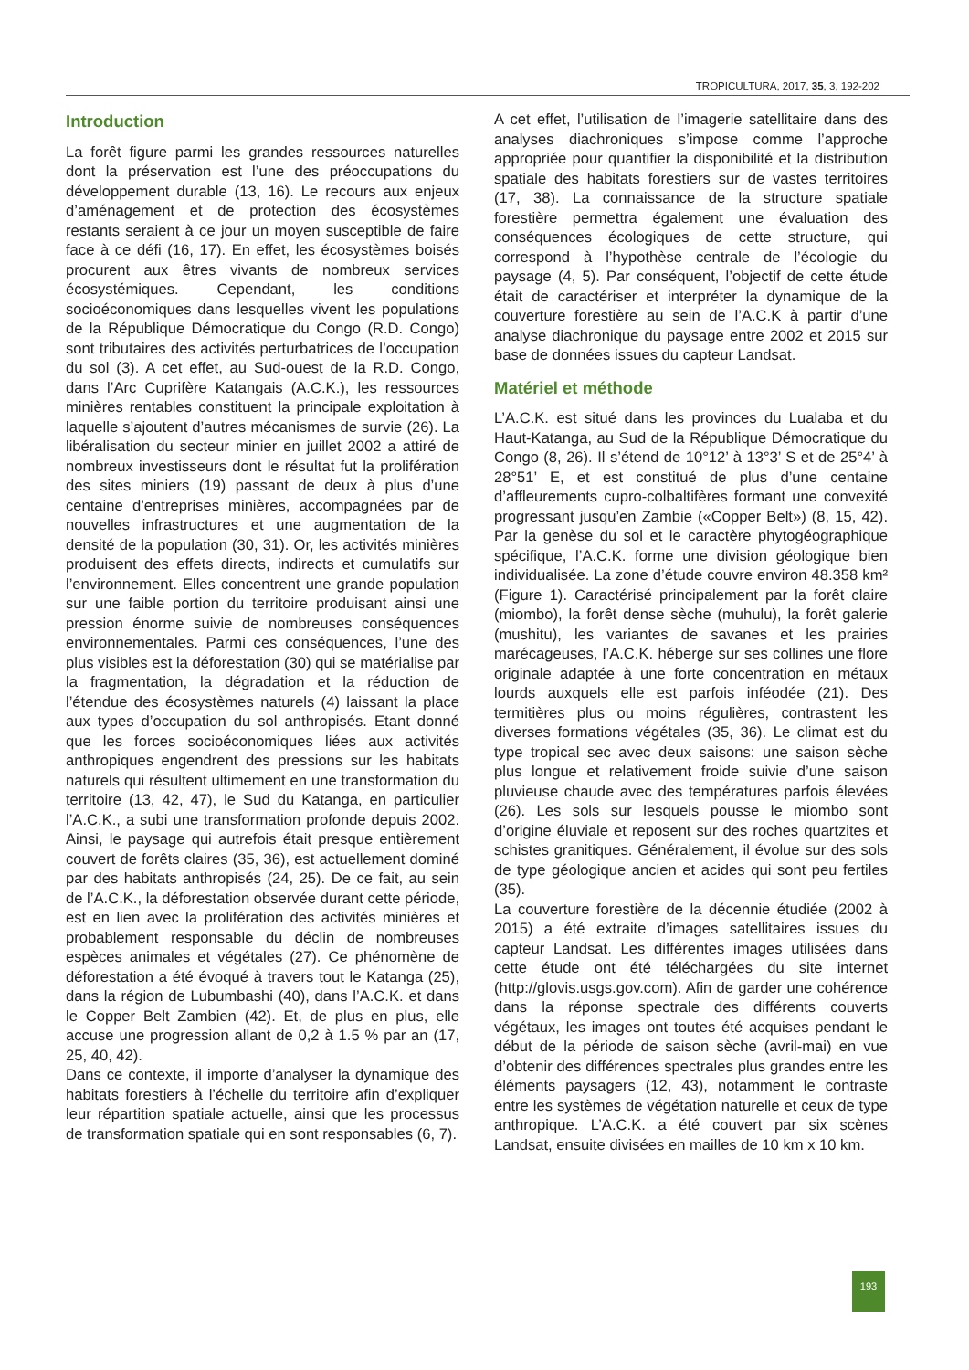TROPICULTURA, 2017, 35, 3, 192-202
Introduction
La forêt figure parmi les grandes ressources naturelles dont la préservation est l’une des préoccupations du développement durable (13, 16). Le recours aux enjeux d’aménagement et de protection des écosystèmes restants seraient à ce jour un moyen susceptible de faire face à ce défi (16, 17). En effet, les écosystèmes boisés procurent aux êtres vivants de nombreux services écosystémiques. Cependant, les conditions socioéconomiques dans lesquelles vivent les populations de la République Démocratique du Congo (R.D. Congo) sont tributaires des activités perturbatrices de l’occupation du sol (3). A cet effet, au Sud-ouest de la R.D. Congo, dans l’Arc Cuprifère Katangais (A.C.K.), les ressources minières rentables constituent la principale exploitation à laquelle s’ajoutent d’autres mécanismes de survie (26). La libéralisation du secteur minier en juillet 2002 a attiré de nombreux investisseurs dont le résultat fut la prolifération des sites miniers (19) passant de deux à plus d’une centaine d’entreprises minières, accompagnées par de nouvelles infrastructures et une augmentation de la densité de la population (30, 31). Or, les activités minières produisent des effets directs, indirects et cumulatifs sur l’environnement. Elles concentrent une grande population sur une faible portion du territoire produisant ainsi une pression énorme suivie de nombreuses conséquences environnementales. Parmi ces conséquences, l’une des plus visibles est la déforestation (30) qui se matérialise par la fragmentation, la dégradation et la réduction de l’étendue des écosystèmes naturels (4) laissant la place aux types d’occupation du sol anthropisés. Etant donné que les forces socioéconomiques liées aux activités anthropiques engendrent des pressions sur les habitats naturels qui résultent ultimement en une transformation du territoire (13, 42, 47), le Sud du Katanga, en particulier l’A.C.K., a subi une transformation profonde depuis 2002. Ainsi, le paysage qui autrefois était presque entièrement couvert de forêts claires (35, 36), est actuellement dominé par des habitats anthropisés (24, 25). De ce fait, au sein de l’A.C.K., la déforestation observée durant cette période, est en lien avec la prolifération des activités minières et probablement responsable du déclin de nombreuses espèces animales et végétales (27). Ce phénomène de déforestation a été évoqué à travers tout le Katanga (25), dans la région de Lubumbashi (40), dans l’A.C.K. et dans le Copper Belt Zambien (42). Et, de plus en plus, elle accuse une progression allant de 0,2 à 1.5 % par an (17, 25, 40, 42).
Dans ce contexte, il importe d’analyser la dynamique des habitats forestiers à l’échelle du territoire afin d’expliquer leur répartition spatiale actuelle, ainsi que les processus de transformation spatiale qui en sont responsables (6, 7).
A cet effet, l’utilisation de l’imagerie satellitaire dans des analyses diachroniques s’impose comme l’approche appropriée pour quantifier la disponibilité et la distribution spatiale des habitats forestiers sur de vastes territoires (17, 38). La connaissance de la structure spatiale forestière permettra également une évaluation des conséquences écologiques de cette structure, qui correspond à l’hypothèse centrale de l’écologie du paysage (4, 5). Par conséquent, l’objectif de cette étude était de caractériser et interpréter la dynamique de la couverture forestière au sein de l’A.C.K à partir d’une analyse diachronique du paysage entre 2002 et 2015 sur base de données issues du capteur Landsat.
Matériel et méthode
L’A.C.K. est situé dans les provinces du Lualaba et du Haut-Katanga, au Sud de la République Démocratique du Congo (8, 26). Il s’étend de 10°12’ à 13°3’ S et de 25°4’ à 28°51’ E, et est constitué de plus d’une centaine d’affleurements cupro-colbaltifères formant une convexité progressant jusqu’en Zambie («Copper Belt») (8, 15, 42). Par la genèse du sol et le caractère phytogéographique spécifique, l’A.C.K. forme une division géologique bien individualisée. La zone d’étude couvre environ 48.358 km² (Figure 1). Caractérisé principalement par la forêt claire (miombo), la forêt dense sèche (muhulu), la forêt galerie (mushitu), les variantes de savanes et les prairies marécageuses, l’A.C.K. héberge sur ses collines une flore originale adaptée à une forte concentration en métaux lourds auxquels elle est parfois inféodée (21). Des termitières plus ou moins régulières, contrastent les diverses formations végétales (35, 36). Le climat est du type tropical sec avec deux saisons: une saison sèche plus longue et relativement froide suivie d’une saison pluvieuse chaude avec des températures parfois élevées (26). Les sols sur lesquels pousse le miombo sont d’origine éluviale et reposent sur des roches quartzites et schistes granitiques. Généralement, il évolue sur des sols de type géologique ancien et acides qui sont peu fertiles (35).
La couverture forestière de la décennie étudiée (2002 à 2015) a été extraite d’images satellitaires issues du capteur Landsat. Les différentes images utilisées dans cette étude ont été téléchargées du site internet (http://glovis.usgs.gov.com). Afin de garder une cohérence dans la réponse spectrale des différents couverts végétaux, les images ont toutes été acquises pendant le début de la période de saison sèche (avril-mai) en vue d’obtenir des différences spectrales plus grandes entre les éléments paysagers (12, 43), notamment le contraste entre les systèmes de végétation naturelle et ceux de type anthropique. L’A.C.K. a été couvert par six scènes Landsat, ensuite divisées en mailles de 10 km x 10 km.
193